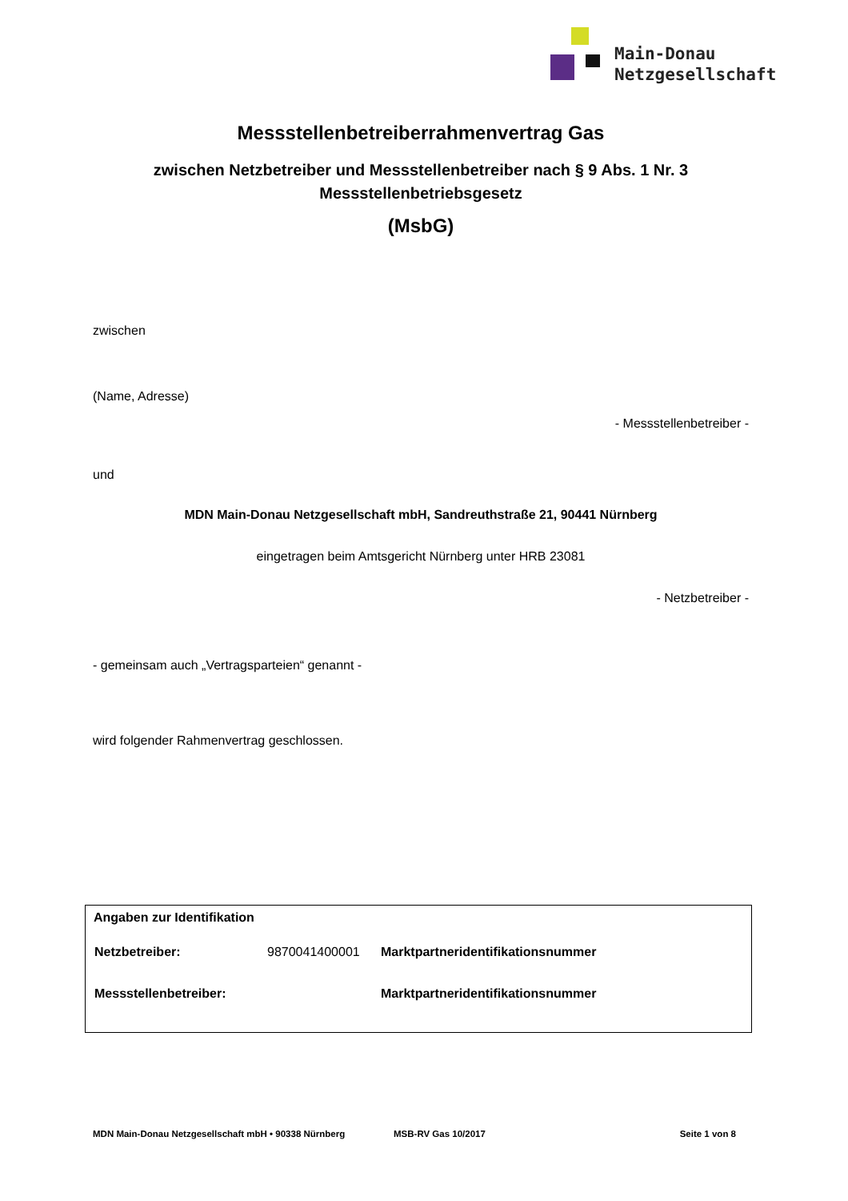Main-Donau
Netzgesellschaft
Messstellenbetreiberrahmenvertrag Gas
zwischen Netzbetreiber und Messstellenbetreiber nach § 9 Abs. 1 Nr. 3 Messstellenbetriebsgesetz
(MsbG)
zwischen
(Name, Adresse)
- Messstellenbetreiber -
und
MDN Main-Donau Netzgesellschaft mbH, Sandreuthstraße 21, 90441 Nürnberg
eingetragen beim Amtsgericht Nürnberg unter HRB 23081
- Netzbetreiber -
- gemeinsam auch „Vertragsparteien“ genannt -
wird folgender Rahmenvertrag geschlossen.
Angaben zur Identifikation
| Netzbetreiber: | 9870041400001 | Marktpartneridentifikationsnummer |
| Messstellenbetreiber: | | Marktpartneridentifikationsnummer |
MDN Main-Donau Netzgesellschaft mbH • 90338 Nürnberg MSB-RV Gas 10/2017 Seite 1 von 8